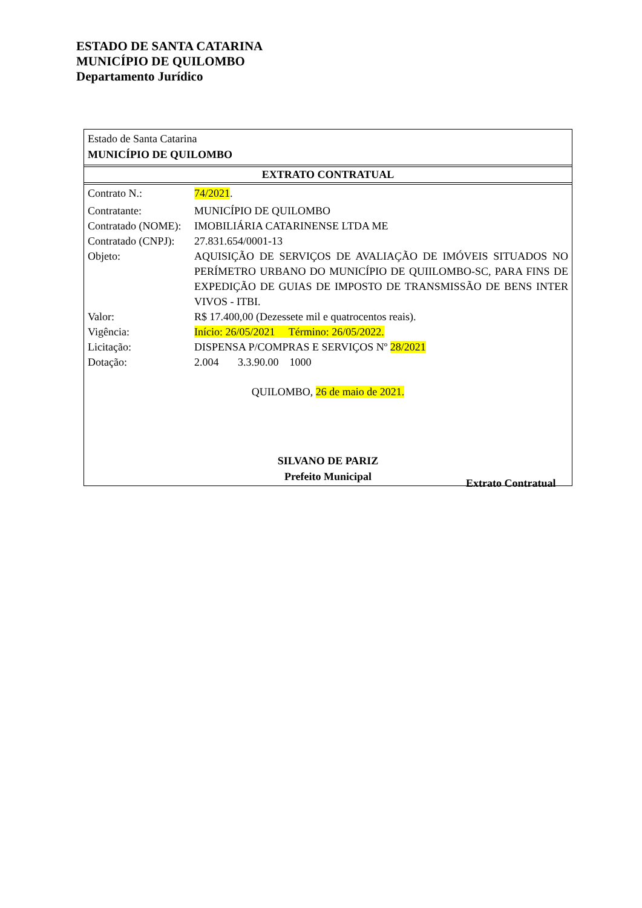ESTADO DE SANTA CATARINA
MUNICÍPIO DE QUILOMBO
Departamento Jurídico
Estado de Santa Catarina
MUNICÍPIO DE QUILOMBO
EXTRATO CONTRATUAL
| Contrato N.: | 74/2021 . |
| Contratante: | MUNICÍPIO DE QUILOMBO |
| Contratado (NOME): | IMOBILIÁRIA CATARINENSE LTDA ME |
| Contratado (CNPJ): | 27.831.654/0001-13 |
| Objeto: | AQUISIÇÃO DE SERVIÇOS DE AVALIAÇÃO DE IMÓVEIS SITUADOS NO PERÍMETRO URBANO DO MUNICÍPIO DE QUIILOMBO-SC, PARA FINS DE EXPEDIÇÃO DE GUIAS DE IMPOSTO DE TRANSMISSÃO DE BENS INTER VIVOS - ITBI. |
| Valor: | R$ 17.400,00 (Dezessete mil e quatrocentos reais). |
| Vigência: | Início: 26/05/2021 Término: 26/05/2022. |
| Licitação: | DISPENSA P/COMPRAS E SERVIÇOS Nº 28/2021 |
| Dotação: | 2.004 3.3.90.00 1000 |
QUILOMBO, 26 de maio de 2021.
SILVANO DE PARIZ
Prefeito Municipal
Extrato Contratual